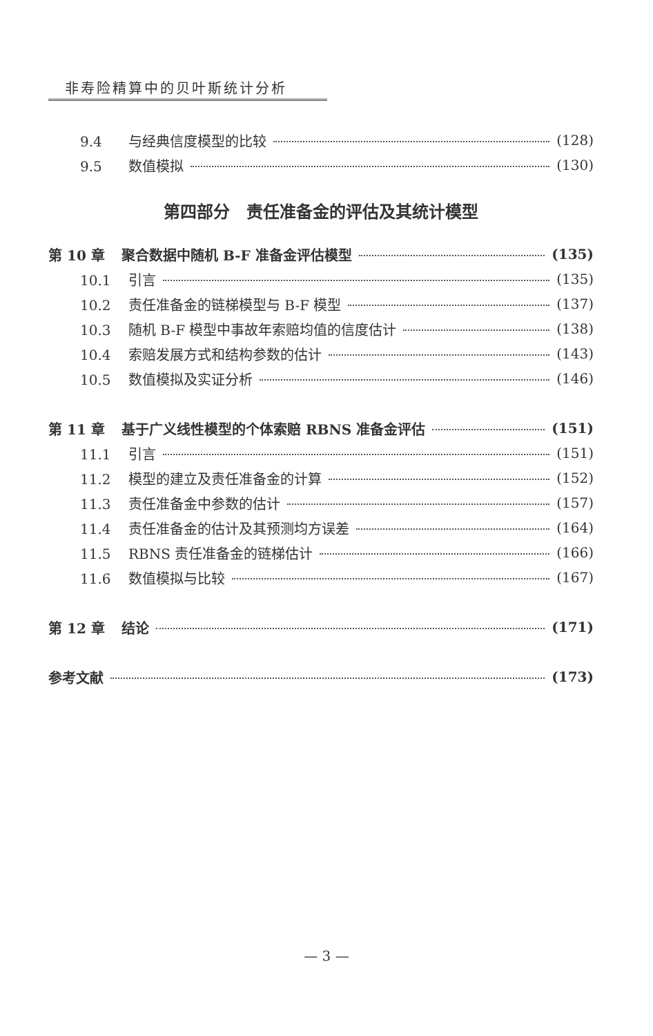非寿险精算中的贝叶斯统计分析
9.4 与经典信度模型的比较 (128)
9.5 数值模拟 (130)
第四部分　责任准备金的评估及其统计模型
第 10 章 聚合数据中随机 B-F 准备金评估模型 (135)
10.1 引言 (135)
10.2 责任准备金的链梯模型与 B-F 模型 (137)
10.3 随机 B-F 模型中事故年索赔均值的信度估计 (138)
10.4 索赔发展方式和结构参数的估计 (143)
10.5 数值模拟及实证分析 (146)
第 11 章 基于广义线性模型的个体索赔 RBNS 准备金评估 (151)
11.1 引言 (151)
11.2 模型的建立及责任准备金的计算 (152)
11.3 责任准备金中参数的估计 (157)
11.4 责任准备金的估计及其预测均方误差 (164)
11.5 RBNS 责任准备金的链梯估计 (166)
11.6 数值模拟与比较 (167)
第 12 章 结论 (171)
参考文献 (173)
— 3 —